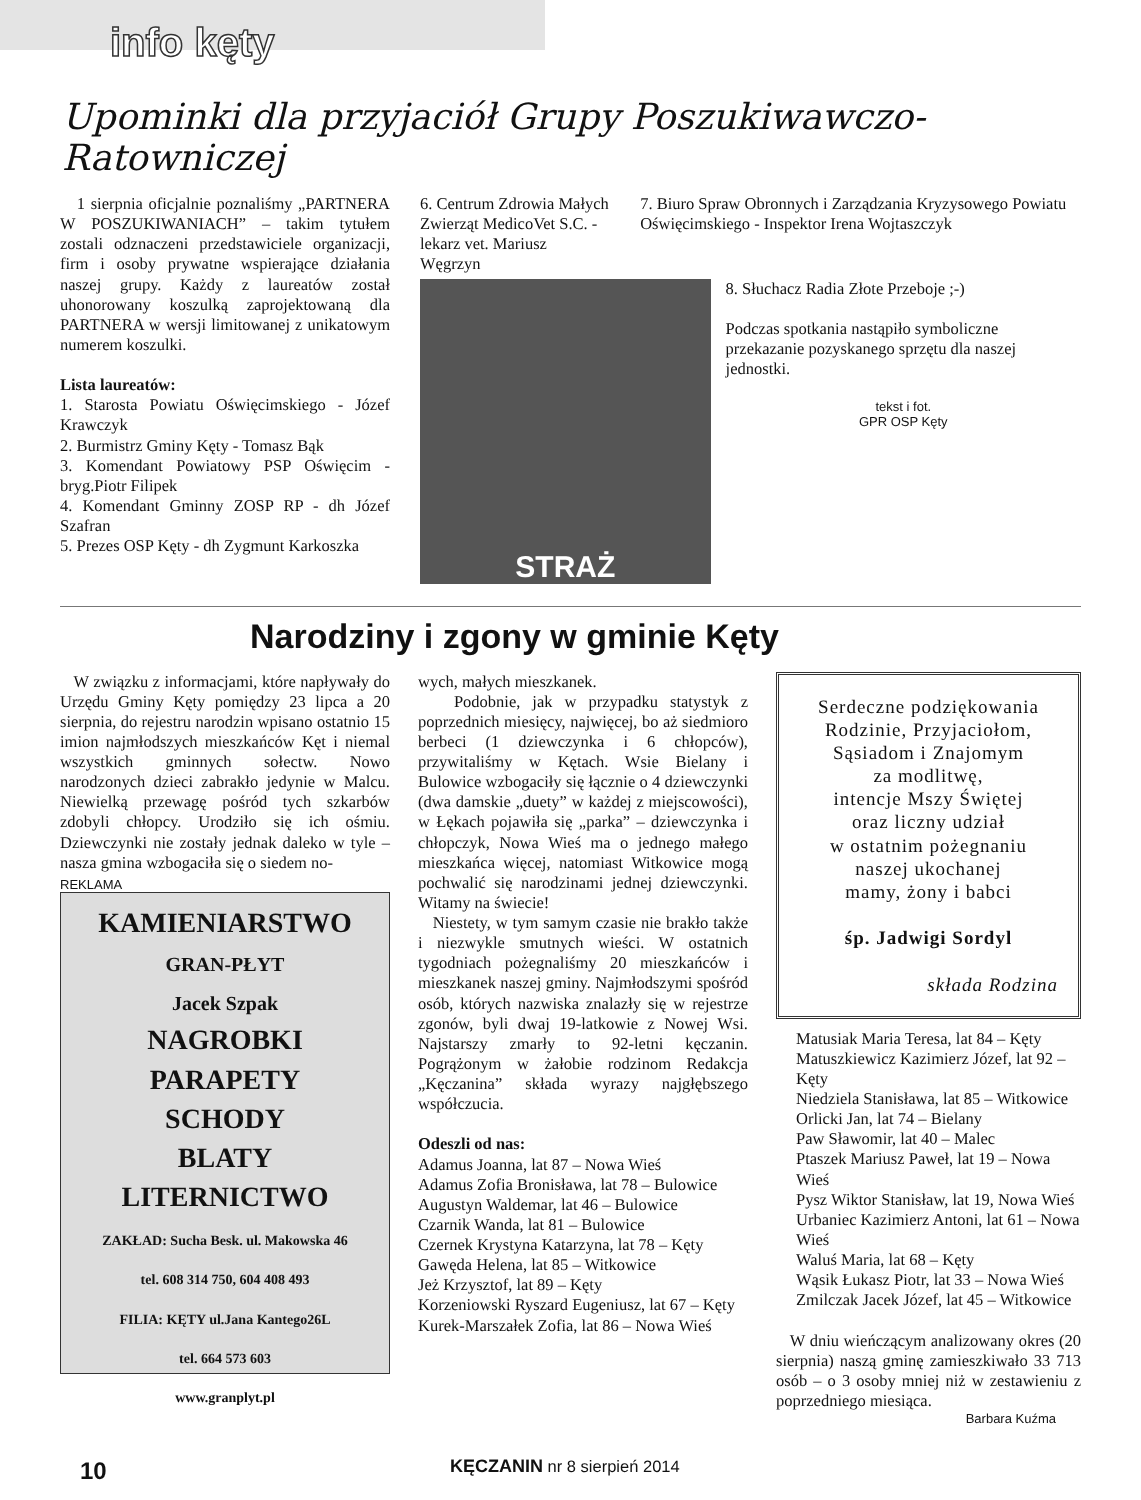info kęty
Upominki dla przyjaciół Grupy Poszukiwawczo-Ratowniczej
1 sierpnia oficjalnie poznaliśmy „PARTNERA W POSZUKIWANIACH” – takim tytułem zostali odznaczeni przedstawiciele organizacji, firm i osoby prywatne wspierające działania naszej grupy. Każdy z laureatów został uhonorowany koszulką zaprojektowaną dla PARTNERA w wersji limitowanej z unikatowym numerem koszulki.
Lista laureatów:
1. Starosta Powiatu Oświęcimskiego - Józef Krawczyk
2. Burmistrz Gminy Kęty - Tomasz Bąk
3. Komendant Powiatowy PSP Oświęcim - bryg.Piotr Filipek
4. Komendant Gminny ZOSP RP - dh Józef Szafran
5. Prezes OSP Kęty - dh Zygmunt Karkoszka
6. Centrum Zdrowia Małych Zwierząt MedicoVet S.C. - lekarz vet. Mariusz Węgrzyn
7. Biuro Spraw Obronnych i Zarządzania Kryzysowego Powiatu Oświęcimskiego - Inspektor Irena Wojtaszczyk
STRAŻ
8. Słuchacz Radia Złote Przeboje ;-)
Podczas spotkania nastąpiło symboliczne przekazanie pozyskanego sprzętu dla naszej jednostki.
tekst i fot.
GPR OSP Kęty
Narodziny i zgony w gminie Kęty
W związku z informacjami, które napływały do Urzędu Gminy Kęty pomiędzy 23 lipca a 20 sierpnia, do rejestru narodzin wpisano ostatnio 15 imion najmłodszych mieszkańców Kęt i niemal wszystkich gminnych sołectw. Nowo narodzonych dzieci zabrakło jedynie w Malcu. Niewielką przewagę pośród tych szkarbów zdobyli chłopcy. Urodziło się ich ośmiu. Dziewczynki nie zostały jednak daleko w tyle – nasza gmina wzbogaciła się o siedem no-
REKLAMA
KAMIENIARSTWO
GRAN-PŁYT
Jacek Szpak
NAGROBKI
PARAPETY
SCHODY
BLATY
LITERNICTWO
ZAKŁAD: Sucha Besk. ul. Makowska 46
tel. 608 314 750, 604 408 493
FILIA: KĘTY ul.Jana Kantego26L
tel. 664 573 603
www.granplyt.pl
wych, małych mieszkanek.
Podobnie, jak w przypadku statystyk z poprzednich miesięcy, najwięcej, bo aż siedmioro berbeci (1 dziewczynka i 6 chłopców), przywitaliśmy w Kętach. Wsie Bielany i Bulowice wzbogaciły się łącznie o 4 dziewczynki (dwa damskie „duety” w każdej z miejscowości), w Łękach pojawiła się „parka” – dziewczynka i chłopczyk, Nowa Wieś ma o jednego małego mieszkańca więcej, natomiast Witkowice mogą pochwalić się narodzinami jednej dziewczynki. Witamy na świecie!
Niestety, w tym samym czasie nie brakło także i niezwykle smutnych wieści. W ostatnich tygodniach pożegnaliśmy 20 mieszkańców i mieszkanek naszej gminy. Najmłodszymi spośród osób, których nazwiska znalazły się w rejestrze zgonów, byli dwaj 19-latkowie z Nowej Wsi. Najstarszy zmarły to 92-letni kęczanin. Pogrążonym w żałobie rodzinom Redakcja „Kęczanina” składa wyrazy najgłębszego współczucia.
Odeszli od nas:
Adamus Joanna, lat 87 – Nowa Wieś
Adamus Zofia Bronisława, lat 78 – Bulowice
Augustyn Waldemar, lat 46 – Bulowice
Czarnik Wanda, lat 81 – Bulowice
Czernek Krystyna Katarzyna, lat 78 – Kęty
Gawęda Helena, lat 85 – Witkowice
Jeż Krzysztof, lat 89 – Kęty
Korzeniowski Ryszard Eugeniusz, lat 67 – Kęty
Kurek-Marszałek Zofia, lat 86 – Nowa Wieś
Serdeczne podziękowania
Rodzinie, Przyjaciołom,
Sąsiadom i Znajomym
za modlitwę,
intencje Mszy Świętej
oraz liczny udział
w ostatnim pożegnaniu
naszej ukochanej
mamy, żony i babci
śp. Jadwigi Sordyl
składa Rodzina
Matusiak Maria Teresa, lat 84 – Kęty
Matuszkiewicz Kazimierz Józef, lat 92 – Kęty
Niedziela Stanisława, lat 85 – Witkowice
Orlicki Jan, lat 74 – Bielany
Paw Sławomir, lat 40 – Malec
Ptaszek Mariusz Paweł, lat 19 – Nowa Wieś
Pysz Wiktor Stanisław, lat 19, Nowa Wieś
Urbaniec Kazimierz Antoni, lat 61 – Nowa Wieś
Waluś Maria, lat 68 – Kęty
Wąsik Łukasz Piotr, lat 33 – Nowa Wieś
Zmilczak Jacek Józef, lat 45 – Witkowice
W dniu wieńczącym analizowany okres (20 sierpnia) naszą gminę zamieszkiwało 33 713 osób – o 3 osoby mniej niż w zestawieniu z poprzedniego miesiąca.
Barbara Kuźma
10 KĘCZANIN nr 8 sierpień 2014